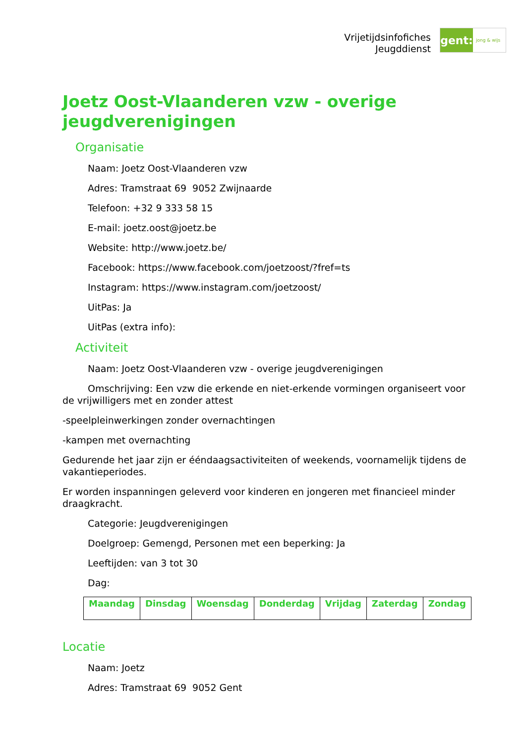Vrijetijdsinfofiches
Jeugddienst
gent:
jong & wijs
Joetz Oost-Vlaanderen vzw - overige jeugdverenigingen
Organisatie
Naam: Joetz Oost-Vlaanderen vzw
Adres: Tramstraat 69 9052 Zwijnaarde
Telefoon: +32 9 333 58 15
E-mail: joetz.oost@joetz.be
Website: http://www.joetz.be/
Facebook: https://www.facebook.com/joetzoost/?fref=ts
Instagram: https://www.instagram.com/joetzoost/
UitPas: Ja
UitPas (extra info):
Activiteit
Naam: Joetz Oost-Vlaanderen vzw - overige jeugdverenigingen
Omschrijving: Een vzw die erkende en niet-erkende vormingen organiseert voor de vrijwilligers met en zonder attest
-speelpleinwerkingen zonder overnachtingen
-kampen met overnachting
Gedurende het jaar zijn er ééndaagsactiviteiten of weekends, voornamelijk tijdens de vakantieperiodes.
Er worden inspanningen geleverd voor kinderen en jongeren met financieel minder draagkracht.
Categorie: Jeugdverenigingen
Doelgroep: Gemengd, Personen met een beperking: Ja
Leeftijden: van 3 tot 30
Dag:
| Maandag | Dinsdag | Woensdag | Donderdag | Vrijdag | Zaterdag | Zondag |
| --- | --- | --- | --- | --- | --- | --- |
Locatie
Naam: Joetz
Adres: Tramstraat 69 9052 Gent